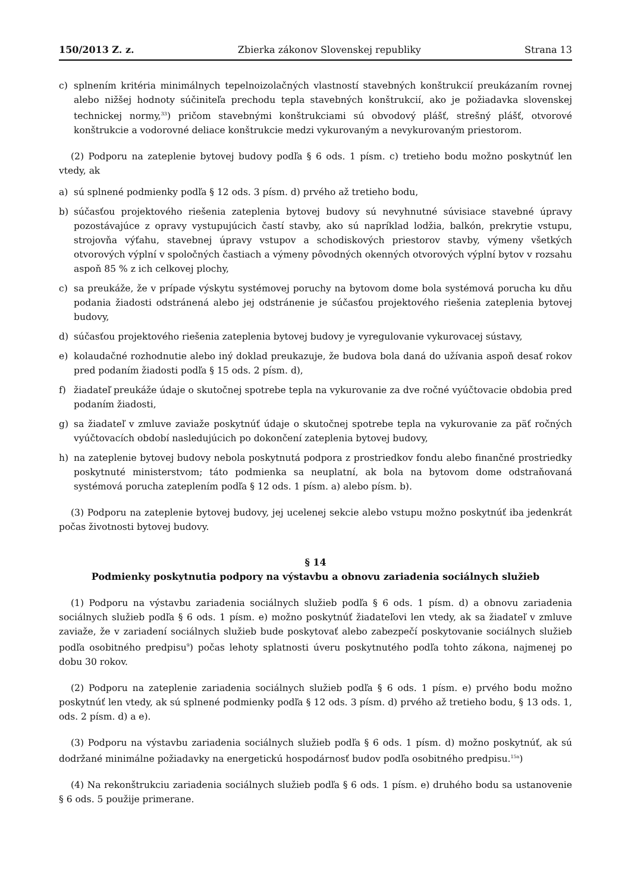150/2013 Z. z. Zbierka zákonov Slovenskej republiky Strana 13
c) splnením kritéria minimálnych tepelnoizolačných vlastností stavebných konštrukcií preukázaním rovnej alebo nižšej hodnoty súčiniteľa prechodu tepla stavebných konštrukcií, ako je požiadavka slovenskej technickej normy,<sup>33</sup>) pričom stavebnými konštrukciami sú obvodový plášť, strešný plášť, otvorové konštrukcie a vodorovné deliace konštrukcie medzi vykurovaným a nevykurovaným priestorom.
(2) Podporu na zateplenie bytovej budovy podľa § 6 ods. 1 písm. c) tretieho bodu možno poskytnúť len vtedy, ak
a) sú splnené podmienky podľa § 12 ods. 3 písm. d) prvého až tretieho bodu,
b) súčasťou projektového riešenia zateplenia bytovej budovy sú nevyhnutné súvisiace stavebné úpravy pozostávajúce z opravy vystupujúcich častí stavby, ako sú napríklad lodžia, balkón, prekrytie vstupu, strojovňa výťahu, stavebnej úpravy vstupov a schodiskových priestorov stavby, výmeny všetkých otvorových výplní v spoločných častiach a výmeny pôvodných okenných otvorových výplní bytov v rozsahu aspoň 85 % z ich celkovej plochy,
c) sa preukáže, že v prípade výskytu systémovej poruchy na bytovom dome bola systémová porucha ku dňu podania žiadosti odstránená alebo jej odstránenie je súčasťou projektového riešenia zateplenia bytovej budovy,
d) súčasťou projektového riešenia zateplenia bytovej budovy je vyregulovanie vykurovacej sústavy,
e) kolaudačné rozhodnutie alebo iný doklad preukazuje, že budova bola daná do užívania aspoň desať rokov pred podaním žiadosti podľa § 15 ods. 2 písm. d),
f) žiadateľ preukáže údaje o skutočnej spotrebe tepla na vykurovanie za dve ročné vyúčtovacie obdobia pred podaním žiadosti,
g) sa žiadateľ v zmluve zaviaže poskytnúť údaje o skutočnej spotrebe tepla na vykurovanie za päť ročných vyúčtovacích období nasledujúcich po dokončení zateplenia bytovej budovy,
h) na zateplenie bytovej budovy nebola poskytnutá podpora z prostriedkov fondu alebo finančné prostriedky poskytnuté ministerstvom; táto podmienka sa neuplatní, ak bola na bytovom dome odstraňovaná systémová porucha zateplením podľa § 12 ods. 1 písm. a) alebo písm. b).
(3) Podporu na zateplenie bytovej budovy, jej ucelenej sekcie alebo vstupu možno poskytnúť iba jedenkrát počas životnosti bytovej budovy.
§ 14
Podmienky poskytnutia podpory na výstavbu a obnovu zariadenia sociálnych služieb
(1) Podporu na výstavbu zariadenia sociálnych služieb podľa § 6 ods. 1 písm. d) a obnovu zariadenia sociálnych služieb podľa § 6 ods. 1 písm. e) možno poskytnúť žiadateľovi len vtedy, ak sa žiadateľ v zmluve zaviaže, že v zariadení sociálnych služieb bude poskytovať alebo zabezpečí poskytovanie sociálnych služieb podľa osobitného predpisu<sup>9</sup>) počas lehoty splatnosti úveru poskytnutého podľa tohto zákona, najmenej po dobu 30 rokov.
(2) Podporu na zateplenie zariadenia sociálnych služieb podľa § 6 ods. 1 písm. e) prvého bodu možno poskytnúť len vtedy, ak sú splnené podmienky podľa § 12 ods. 3 písm. d) prvého až tretieho bodu, § 13 ods. 1, ods. 2 písm. d) a e).
(3) Podporu na výstavbu zariadenia sociálnych služieb podľa § 6 ods. 1 písm. d) možno poskytnúť, ak sú dodržané minimálne požiadavky na energetickú hospodárnosť budov podľa osobitného predpisu.<sup>15a</sup>)
(4) Na rekonštrukciu zariadenia sociálnych služieb podľa § 6 ods. 1 písm. e) druhého bodu sa ustanovenie § 6 ods. 5 použije primerane.